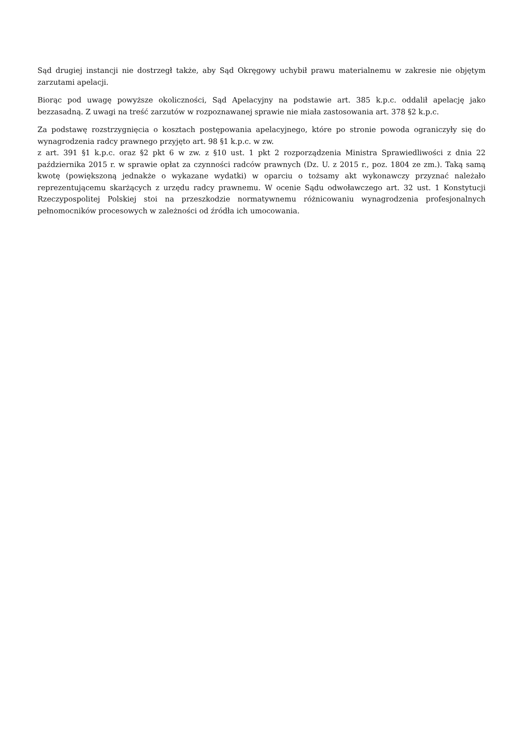Sąd drugiej instancji nie dostrzegł także, aby Sąd Okręgowy uchybił prawu materialnemu w zakresie nie objętym zarzutami apelacji.
Biorąc pod uwagę powyższe okoliczności, Sąd Apelacyjny na podstawie art. 385 k.p.c. oddalił apelację jako bezzasadną. Z uwagi na treść zarzutów w rozpoznawanej sprawie nie miała zastosowania art. 378 §2 k.p.c.
Za podstawę rozstrzygnięcia o kosztach postępowania apelacyjnego, które po stronie powoda ograniczyły się do wynagrodzenia radcy prawnego przyjęto art. 98 §1 k.p.c. w zw.
z art. 391 §1 k.p.c. oraz §2 pkt 6 w zw. z §10 ust. 1 pkt 2 rozporządzenia Ministra Sprawiedliwości z dnia 22 października 2015 r. w sprawie opłat za czynności radców prawnych (Dz. U. z 2015 r., poz. 1804 ze zm.). Taką samą kwotę (powiększoną jednakże o wykazane wydatki) w oparciu o tożsamy akt wykonawczy przyznać należało reprezentującemu skarżących z urzędu radcy prawnemu. W ocenie Sądu odwoławczego art. 32 ust. 1 Konstytucji Rzeczypospolitej Polskiej stoi na przeszkodzie normatywnemu różnicowaniu wynagrodzenia profesjonalnych pełnomocników procesowych w zależności od źródła ich umocowania.